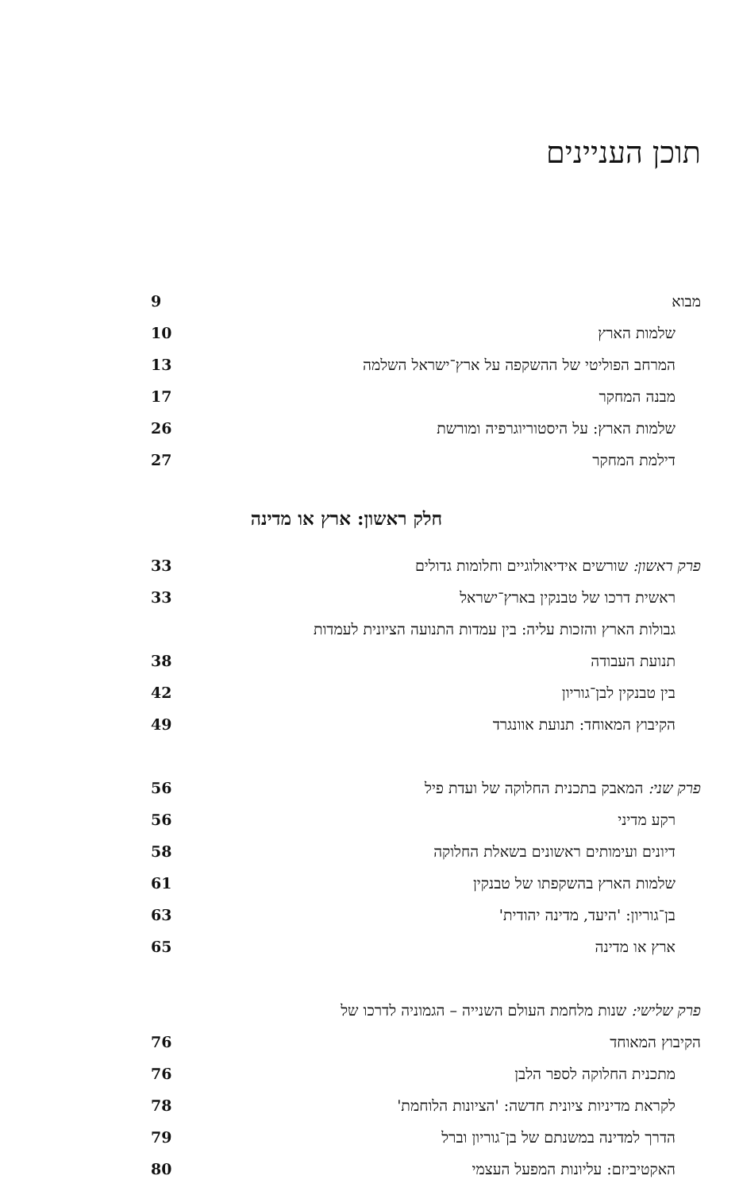תוכן העניינים
מבוא 9
שלמות הארץ 10
המרחב הפוליטי של ההשקפה על ארץ־ישראל השלמה 13
מבנה המחקר 17
שלמות הארץ: על היסטוריוגרפיה ומורשת 26
דילמת המחקר 27
חלק ראשון: ארץ או מדינה
פרק ראשון: שורשים אידיאולוגיים וחלומות גדולים 33
ראשית דרכו של טבנקין בארץ־ישראל 33
גבולות הארץ והזכות עליה: בין עמדות התנועה הציונית לעמדות
תנועת העבודה 38
בין טבנקין לבן־גוריון 42
הקיבוץ המאוחד: תנועת אוונגרד 49
פרק שני: המאבק בתכנית החלוקה של ועדת פיל 56
רקע מדיני 56
דיונים ועימותים ראשונים בשאלת החלוקה 58
שלמות הארץ בהשקפתו של טבנקין 61
בן־גוריון: 'היעד, מדינה יהודית' 63
ארץ או מדינה 65
פרק שלישי: שנות מלחמת העולם השנייה – הגמוניה לדרכו של
הקיבוץ המאוחד 76
מתכנית החלוקה לספר הלבן 76
לקראת מדיניות ציונית חדשה: 'הציונות הלוחמת' 78
הדרך למדינה במשנתם של בן־גוריון וברל 79
האקטיביזם: עליונות המפעל העצמי 80